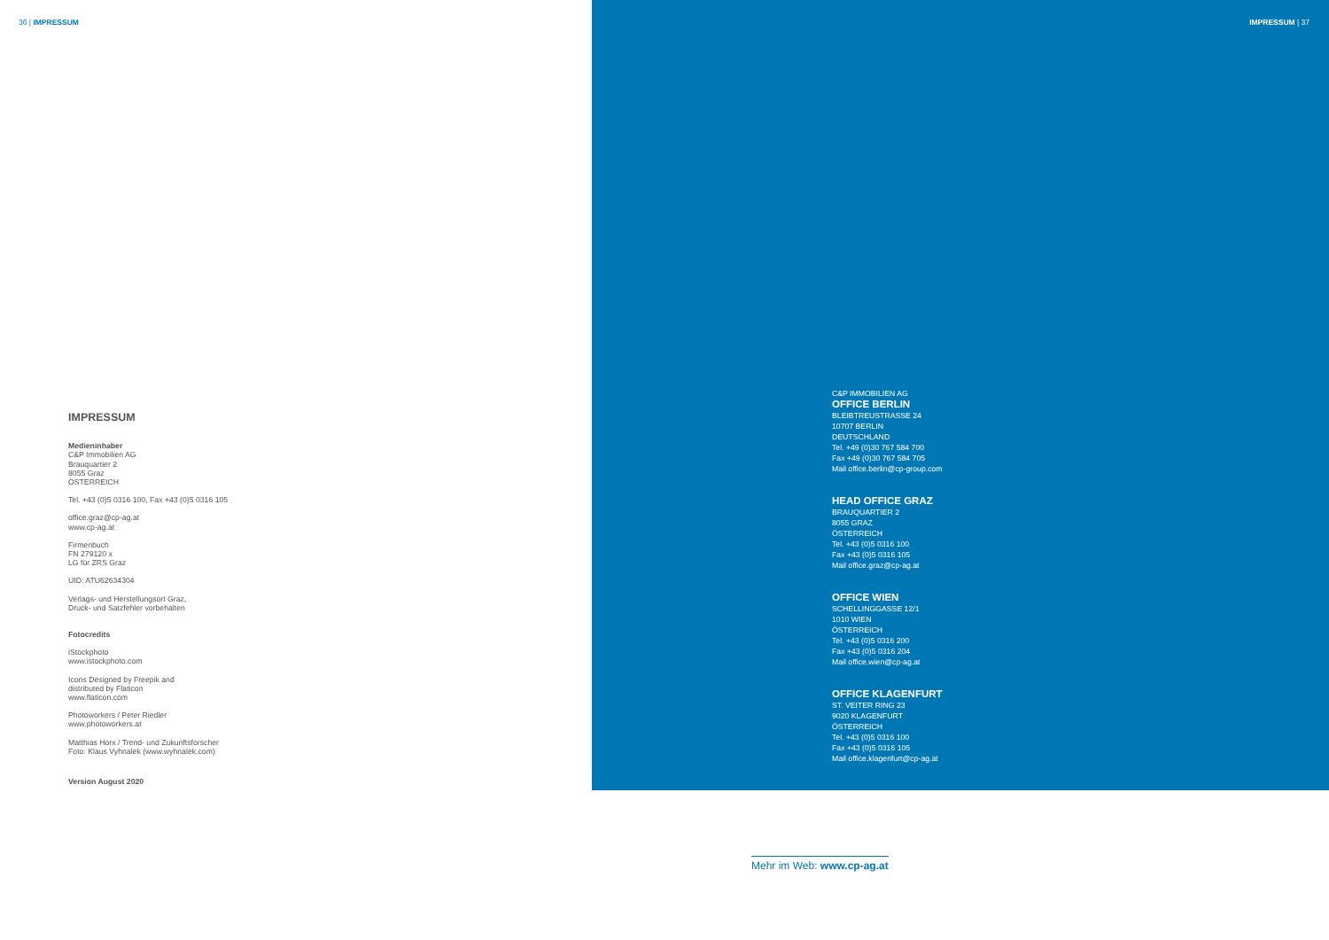36 | IMPRESSUM
IMPRESSUM
Medieninhaber
C&P Immobilien AG
Brauquartier 2
8055 Graz
ÖSTERREICH
Tel. +43 (0)5 0316 100, Fax +43 (0)5 0316 105
office.graz@cp-ag.at
www.cp-ag.at
Firmenbuch
FN 279120 x
LG für ZRS Graz
UID: ATU62634304
Verlags- und Herstellungsort Graz,
Druck- und Satzfehler vorbehalten
Fotocredits
iStockphoto
www.istockphoto.com
Icons Designed by Freepik and
distributed by Flaticon
www.flaticon.com
Photoworkers / Peter Riedler
www.photoworkers.at
Matthias Horx / Trend- und Zukunftsforscher
Foto: Klaus Vyhnalek (www.wyhnalek.com)
Version August 2020
IMPRESSUM | 37
C&P IMMOBILIEN AG
OFFICE BERLIN
BLEIBTREUSTRASSE 24
10707 BERLIN
DEUTSCHLAND
Tel. +49 (0)30 767 584 700
Fax +49 (0)30 767 584 705
Mail office.berlin@cp-group.com
HEAD OFFICE GRAZ
BRAUQUARTIER 2
8055 GRAZ
ÖSTERREICH
Tel. +43 (0)5 0316 100
Fax +43 (0)5 0316 105
Mail office.graz@cp-ag.at
OFFICE WIEN
SCHELLINGGASSE 12/1
1010 WIEN
ÖSTERREICH
Tel. +43 (0)5 0316 200
Fax +43 (0)5 0316 204
Mail office.wien@cp-ag.at
OFFICE KLAGENFURT
ST. VEITER RING 23
9020 KLAGENFURT
ÖSTERREICH
Tel. +43 (0)5 0316 100
Fax +43 (0)5 0316 105
Mail office.klagenfurt@cp-ag.at
Mehr im Web: www.cp-ag.at